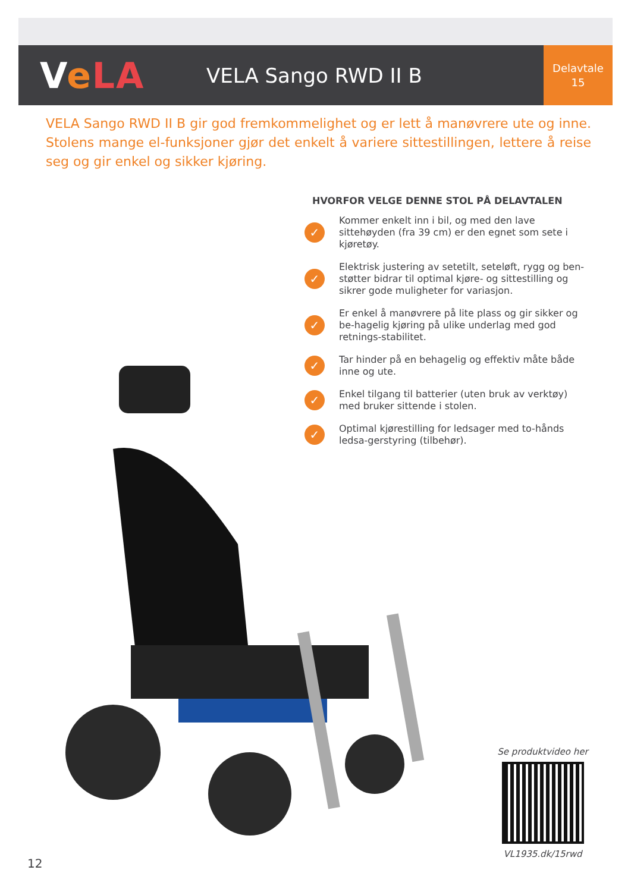VeLA
VELA Sango RWD II B
Delavtale
15
VELA Sango RWD II B gir god fremkommelighet og er lett å manøvrere ute og inne. Stolens mange el-funksjoner gjør det enkelt å variere sittestillingen, lettere å reise seg og gir enkel og sikker kjøring.
HVORFOR VELGE DENNE STOL PÅ DELAVTALEN
✓ Kommer enkelt inn i bil, og med den lave sittehøyden (fra 39 cm) er den egnet som sete i kjøretøy.
✓ Elektrisk justering av setetilt, seteløft, rygg og ben-støtter bidrar til optimal kjøre- og sittestilling og sikrer gode muligheter for variasjon.
✓ Er enkel å manøvrere på lite plass og gir sikker og be-hagelig kjøring på ulike underlag med god retnings-stabilitet.
✓ Tar hinder på en behagelig og effektiv måte både inne og ute.
✓ Enkel tilgang til batterier (uten bruk av verktøy) med bruker sittende i stolen.
✓ Optimal kjørestilling for ledsager med to-hånds ledsa-gerstyring (tilbehør).
Se produktvideo her
VL1935.dk/15rwd
12